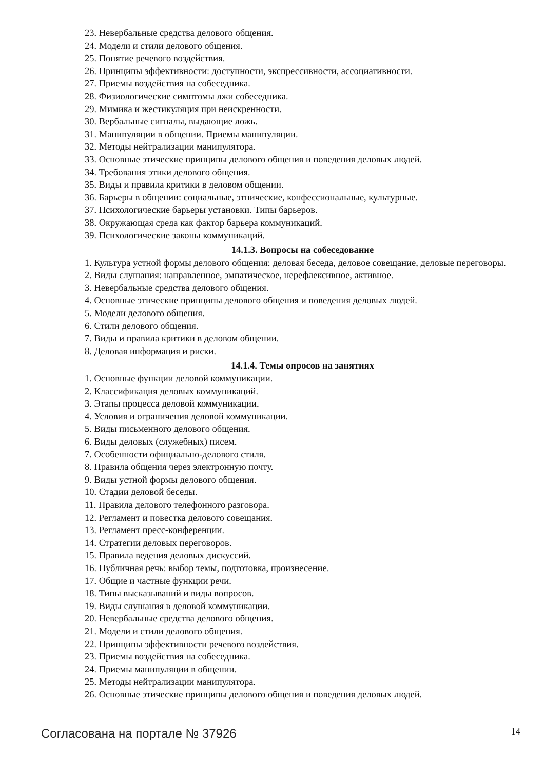23. Невербальные средства делового общения.
24. Модели и стили делового общения.
25. Понятие речевого воздействия.
26. Принципы эффективности: доступности, экспрессивности, ассоциативности.
27. Приемы воздействия на собеседника.
28. Физиологические симптомы лжи собеседника.
29. Мимика и жестикуляция при неискренности.
30. Вербальные сигналы, выдающие ложь.
31. Манипуляции в общении. Приемы манипуляции.
32. Методы нейтрализации манипулятора.
33. Основные этические принципы делового общения и поведения деловых людей.
34. Требования этики делового общения.
35. Виды и правила критики в деловом общении.
36. Барьеры в общении: социальные, этнические, конфессиональные, культурные.
37. Психологические барьеры установки. Типы барьеров.
38. Окружающая среда как фактор барьера коммуникаций.
39. Психологические законы коммуникаций.
14.1.3. Вопросы на собеседование
1. Культура устной формы делового общения: деловая беседа, деловое совещание, деловые переговоры.
2. Виды слушания: направленное, эмпатическое, нерефлексивное, активное.
3. Невербальные средства делового общения.
4. Основные этические принципы делового общения и поведения деловых людей.
5. Модели делового общения.
6. Стили делового общения.
7. Виды и правила критики в деловом общении.
8. Деловая информация и риски.
14.1.4. Темы опросов на занятиях
1. Основные функции деловой коммуникации.
2. Классификация деловых коммуникаций.
3. Этапы процесса деловой коммуникации.
4. Условия и ограничения деловой коммуникации.
5. Виды письменного делового общения.
6. Виды деловых (служебных) писем.
7. Особенности официально-делового стиля.
8. Правила общения через электронную почту.
9. Виды устной формы делового общения.
10. Стадии деловой беседы.
11. Правила делового телефонного разговора.
12. Регламент и повестка делового совещания.
13. Регламент пресс-конференции.
14. Стратегии деловых переговоров.
15. Правила ведения деловых дискуссий.
16. Публичная речь: выбор темы, подготовка, произнесение.
17. Общие и частные функции речи.
18. Типы высказываний и виды вопросов.
19. Виды слушания в деловой коммуникации.
20. Невербальные средства делового общения.
21. Модели и стили делового общения.
22. Принципы эффективности речевого воздействия.
23. Приемы воздействия на собеседника.
24. Приемы манипуляции в общении.
25. Методы нейтрализации манипулятора.
26. Основные этические принципы делового общения и поведения деловых людей.
Согласована на портале № 37926 14